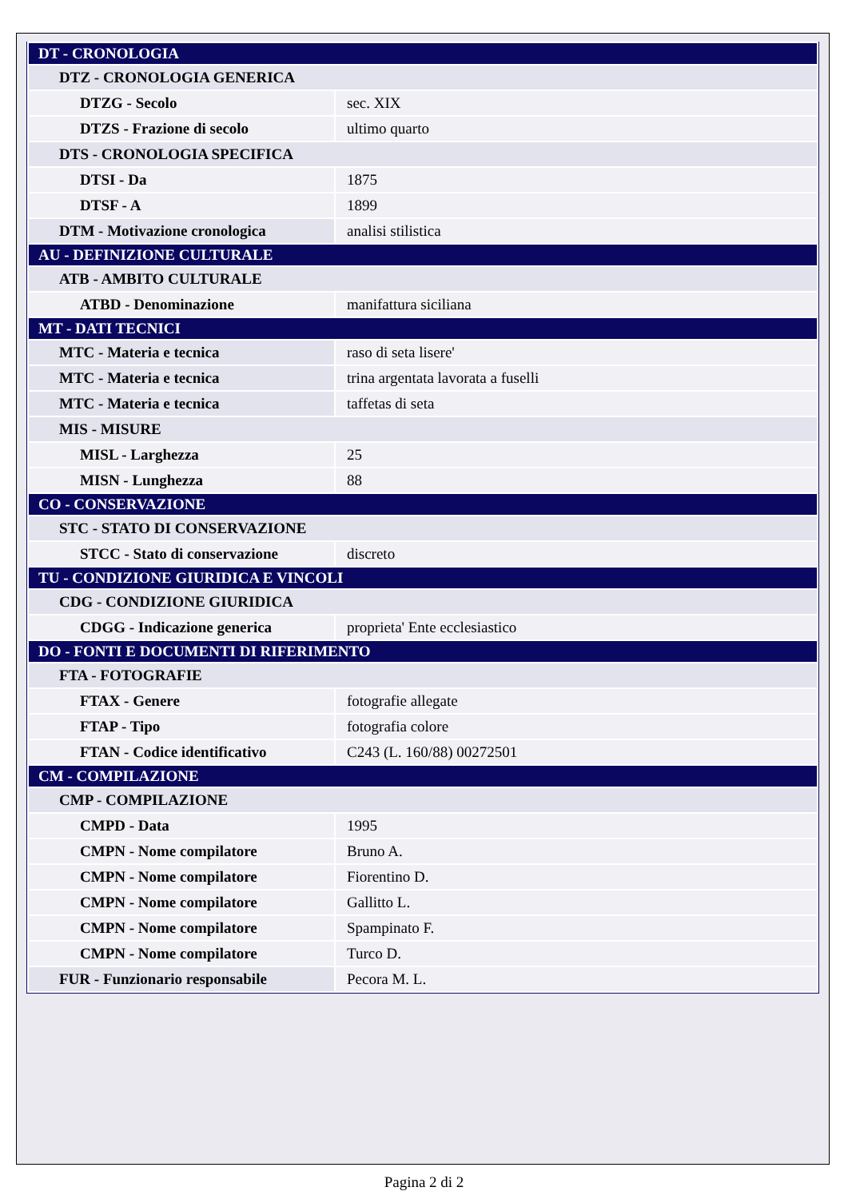| DT - CRONOLOGIA | |
| DTZ - CRONOLOGIA GENERICA | |
| DTZG - Secolo | sec. XIX |
| DTZS - Frazione di secolo | ultimo quarto |
| DTS - CRONOLOGIA SPECIFICA | |
| DTSI - Da | 1875 |
| DTSF - A | 1899 |
| DTM - Motivazione cronologica | analisi stilistica |
| AU - DEFINIZIONE CULTURALE | |
| ATB - AMBITO CULTURALE | |
| ATBD - Denominazione | manifattura siciliana |
| MT - DATI TECNICI | |
| MTC - Materia e tecnica | raso di seta lisere' |
| MTC - Materia e tecnica | trina argentata lavorata a fuselli |
| MTC - Materia e tecnica | taffetas di seta |
| MIS - MISURE | |
| MISL - Larghezza | 25 |
| MISN - Lunghezza | 88 |
| CO - CONSERVAZIONE | |
| STC - STATO DI CONSERVAZIONE | |
| STCC - Stato di conservazione | discreto |
| TU - CONDIZIONE GIURIDICA E VINCOLI | |
| CDG - CONDIZIONE GIURIDICA | |
| CDGG - Indicazione generica | proprieta' Ente ecclesiastico |
| DO - FONTI E DOCUMENTI DI RIFERIMENTO | |
| FTA - FOTOGRAFIE | |
| FTAX - Genere | fotografie allegate |
| FTAP - Tipo | fotografia colore |
| FTAN - Codice identificativo | C243 (L. 160/88) 00272501 |
| CM - COMPILAZIONE | |
| CMP - COMPILAZIONE | |
| CMPD - Data | 1995 |
| CMPN - Nome compilatore | Bruno A. |
| CMPN - Nome compilatore | Fiorentino D. |
| CMPN - Nome compilatore | Gallitto L. |
| CMPN - Nome compilatore | Spampinato F. |
| CMPN - Nome compilatore | Turco D. |
| FUR - Funzionario responsabile | Pecora M. L. |
Pagina 2 di 2